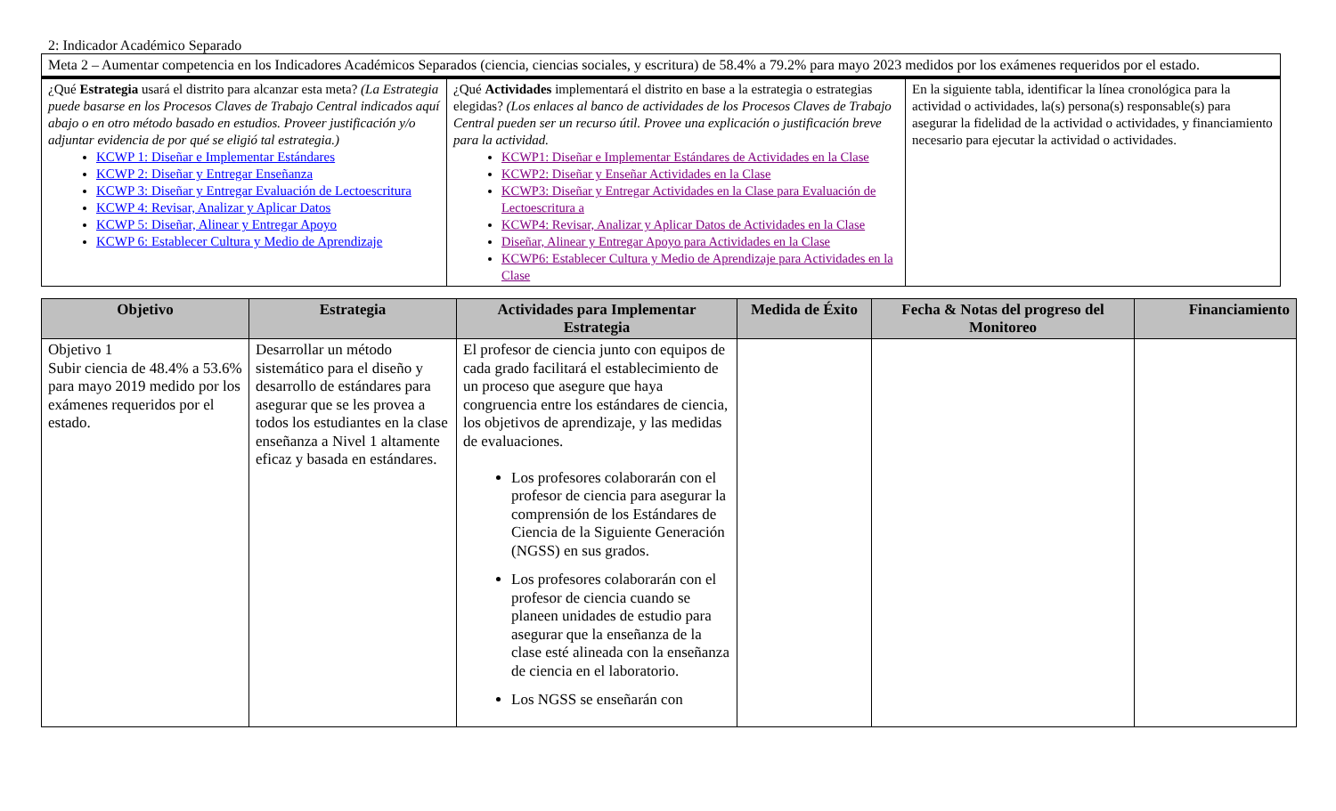2: Indicador Académico Separado
| Meta 2 – Aumentar competencia en los Indicadores Académicos Separados (ciencia, ciencias sociales, y escritura) de 58.4% a 79.2% para mayo 2023 medidos por los exámenes requeridos por el estado. | | |
| ¿Qué Estrategia usará el distrito para alcanzar esta meta? (La Estrategia puede basarse en los Procesos Claves de Trabajo Central indicados aquí abajo o en otro método basado en estudios. Proveer justificación y/o adjuntar evidencia de por qué se eligió tal estrategia.) KCWP 1: Diseñar e Implementar Estándares KCWP 2: Diseñar y Entregar Enseñanza KCWP 3: Diseñar y Entregar Evaluación de Lectoescritura KCWP 4: Revisar, Analizar y Aplicar Datos KCWP 5: Diseñar, Alinear y Entregar Apoyo KCWP 6: Establecer Cultura y Medio de Aprendizaje | ¿Qué Actividades implementará el distrito en base a la estrategia o estrategias elegidas? (Los enlaces al banco de actividades de los Procesos Claves de Trabajo Central pueden ser un recurso útil. Provee una explicación o justificación breve para la actividad. KCWP1: Diseñar e Implementar Estándares de Actividades en la Clase KCWP2: Diseñar y Enseñar Actividades en la Clase KCWP3: Diseñar y Entregar Actividades en la Clase para Evaluación de Lectoescritura a KCWP4: Revisar, Analizar y Aplicar Datos de Actividades en la Clase Diseñar, Alinear y Entregar Apoyo para Actividades en la Clase KCWP6: Establecer Cultura y Medio de Aprendizaje para Actividades en la Clase | En la siguiente tabla, identificar la línea cronológica para la actividad o actividades, la(s) persona(s) responsable(s) para asegurar la fidelidad de la actividad o actividades, y financiamiento necesario para ejecutar la actividad o actividades. |
| Objetivo | Estrategia | Actividades para Implementar Estrategia | Medida de Éxito | Fecha & Notas del progreso del Monitoreo | Financiamiento |
| --- | --- | --- | --- | --- | --- |
| Objetivo 1 Subir ciencia de 48.4% a 53.6% para mayo 2019 medido por los exámenes requeridos por el estado. | Desarrollar un método sistemático para el diseño y desarrollo de estándares para asegurar que se les provea a todos los estudiantes en la clase enseñanza a Nivel 1 altamente eficaz y basada en estándares. | El profesor de ciencia junto con equipos de cada grado facilitará el establecimiento de un proceso que asegure que haya congruencia entre los estándares de ciencia, los objetivos de aprendizaje, y las medidas de evaluaciones. Los profesores colaborarán con el profesor de ciencia para asegurar la comprensión de los Estándares de Ciencia de la Siguiente Generación (NGSS) en sus grados. Los profesores colaborarán con el profesor de ciencia cuando se planeen unidades de estudio para asegurar que la enseñanza de la clase esté alineada con la enseñanza de ciencia en el laboratorio. Los NGSS se enseñarán con | | | |